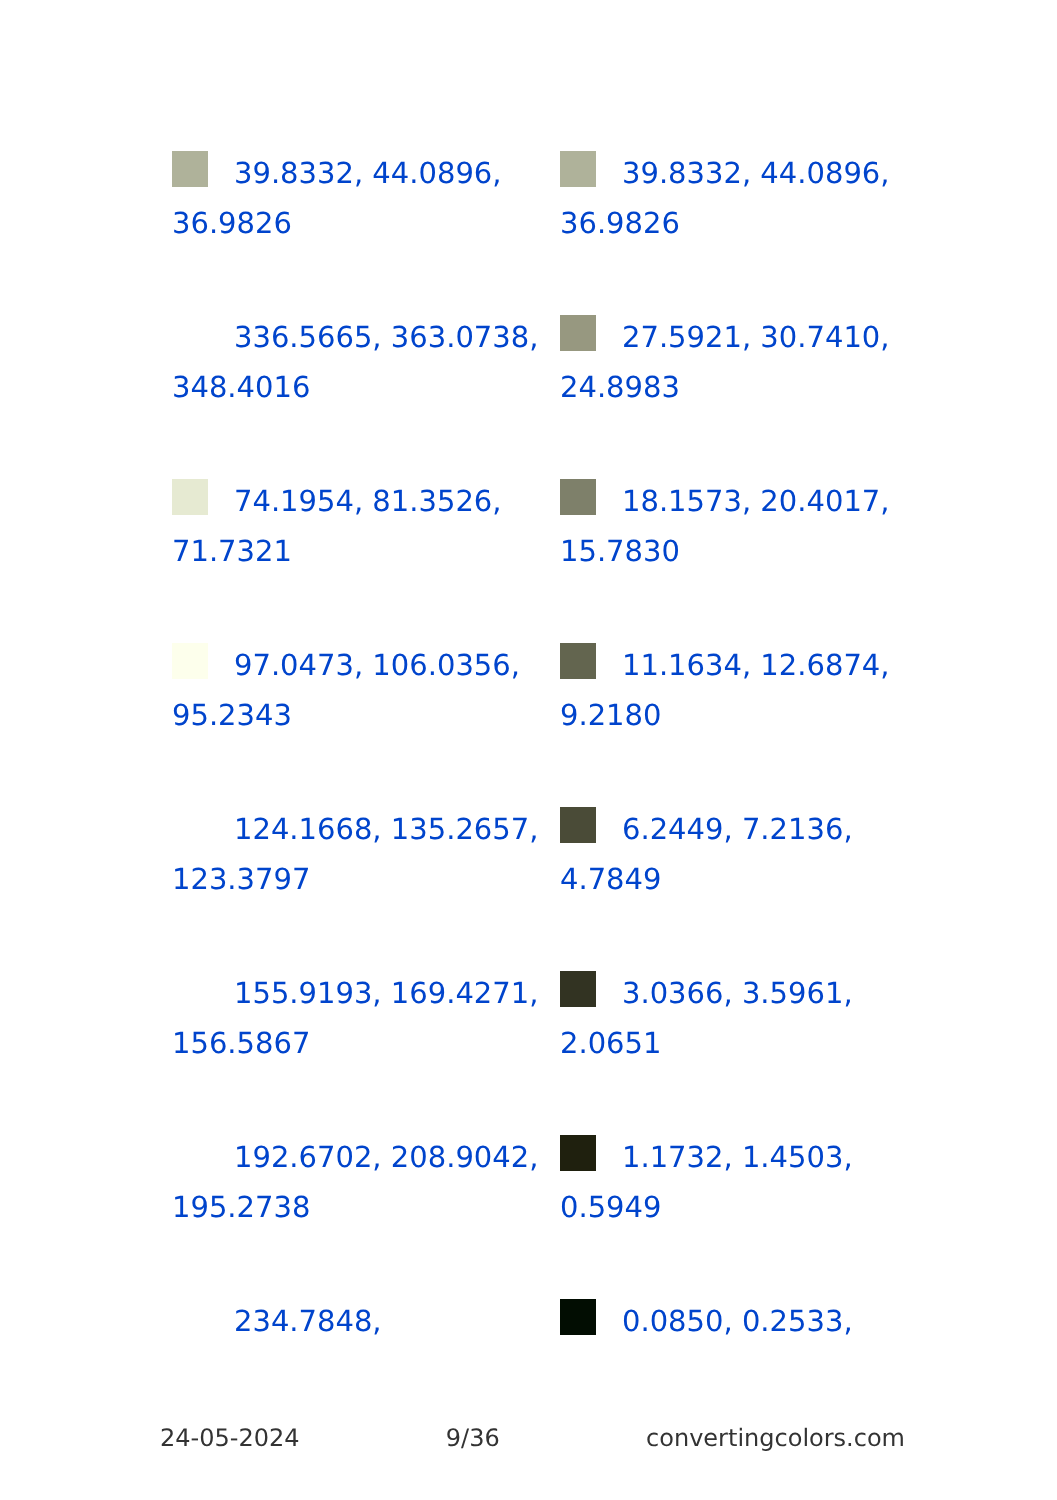39.8332, 44.0896, 36.9826
39.8332, 44.0896, 36.9826
336.5665, 363.0738, 348.4016
27.5921, 30.7410, 24.8983
74.1954, 81.3526, 71.7321
18.1573, 20.4017, 15.7830
97.0473, 106.0356, 95.2343
11.1634, 12.6874, 9.2180
124.1668, 135.2657, 123.3797
6.2449, 7.2136, 4.7849
155.9193, 169.4271, 156.5867
3.0366, 3.5961, 2.0651
192.6702, 208.9042, 195.2738
1.1732, 1.4503, 0.5949
234.7848,
0.0850, 0.2533,
24-05-2024 9/36 convertingcolors.com